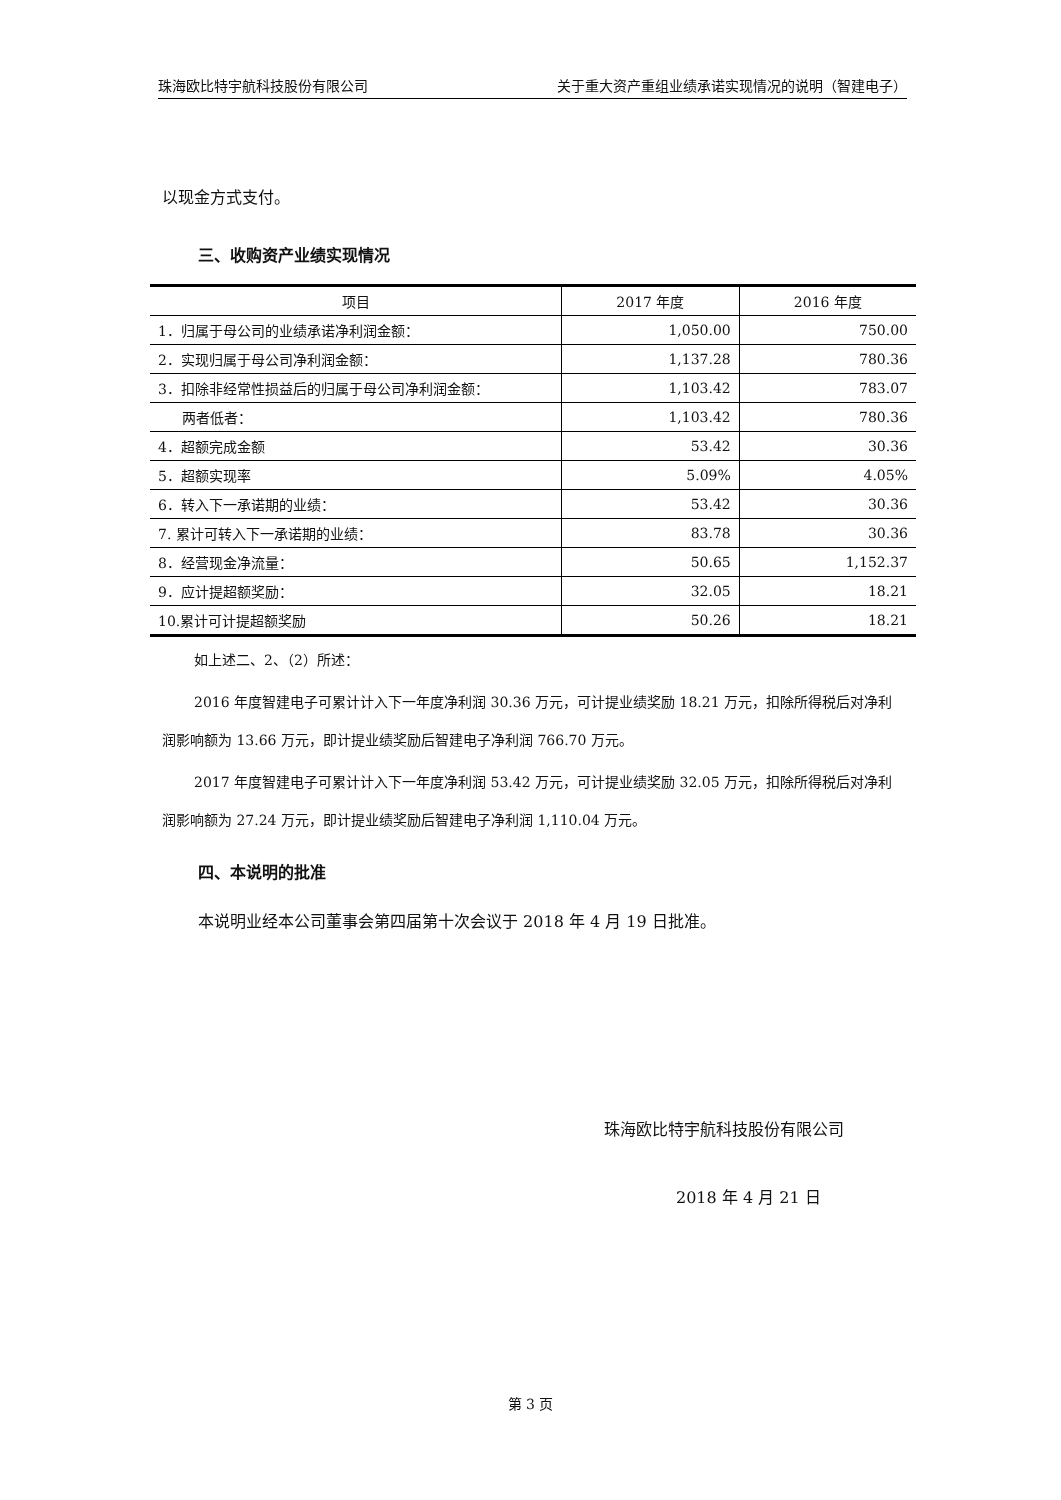珠海欧比特宇航科技股份有限公司 关于重大资产重组业绩承诺实现情况的说明（智建电子）
以现金方式支付。
三、收购资产业绩实现情况
| 项目 | 2017 年度 | 2016 年度 |
| --- | --- | --- |
| 1．归属于母公司的业绩承诺净利润金额： | 1,050.00 | 750.00 |
| 2．实现归属于母公司净利润金额： | 1,137.28 | 780.36 |
| 3．扣除非经常性损益后的归属于母公司净利润金额： | 1,103.42 | 783.07 |
| 两者低者： | 1,103.42 | 780.36 |
| 4．超额完成金额 | 53.42 | 30.36 |
| 5．超额实现率 | 5.09% | 4.05% |
| 6．转入下一承诺期的业绩： | 53.42 | 30.36 |
| 7. 累计可转入下一承诺期的业绩： | 83.78 | 30.36 |
| 8．经营现金净流量： | 50.65 | 1,152.37 |
| 9．应计提超额奖励： | 32.05 | 18.21 |
| 10.累计可计提超额奖励 | 50.26 | 18.21 |
如上述二、2、（2）所述：
2016 年度智建电子可累计计入下一年度净利润 30.36 万元，可计提业绩奖励 18.21 万元，扣除所得税后对净利润影响额为 13.66 万元，即计提业绩奖励后智建电子净利润 766.70 万元。
2017 年度智建电子可累计计入下一年度净利润 53.42 万元，可计提业绩奖励 32.05 万元，扣除所得税后对净利润影响额为 27.24 万元，即计提业绩奖励后智建电子净利润 1,110.04 万元。
四、本说明的批准
本说明业经本公司董事会第四届第十次会议于 2018 年 4 月 19 日批准。
珠海欧比特宇航科技股份有限公司
2018 年 4 月 21 日
第 3 页